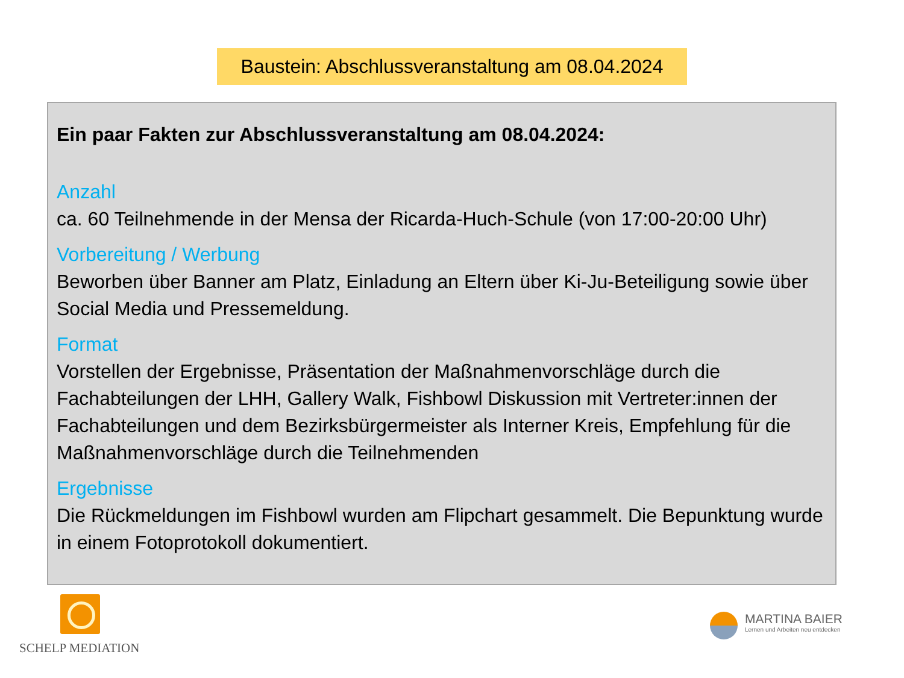Baustein: Abschlussveranstaltung am 08.04.2024
Ein paar Fakten zur Abschlussveranstaltung am 08.04.2024:
Anzahl
ca. 60 Teilnehmende in der Mensa der Ricarda-Huch-Schule (von 17:00-20:00 Uhr)
Vorbereitung / Werbung
Beworben über Banner am Platz, Einladung an Eltern über Ki-Ju-Beteiligung sowie über Social Media und Pressemeldung.
Format
Vorstellen der Ergebnisse, Präsentation der Maßnahmenvorschläge durch die Fachabteilungen der LHH, Gallery Walk, Fishbowl Diskussion mit Vertreter:innen der Fachabteilungen und dem Bezirksbürgermeister als Interner Kreis, Empfehlung für die Maßnahmenvorschläge durch die Teilnehmenden
Ergebnisse
Die Rückmeldungen im Fishbowl wurden am Flipchart gesammelt. Die Bepunktung wurde in einem Fotoprotokoll dokumentiert.
SCHELP MEDIATION
MARTINA BAIER
Lernen und Arbeiten neu entdecken